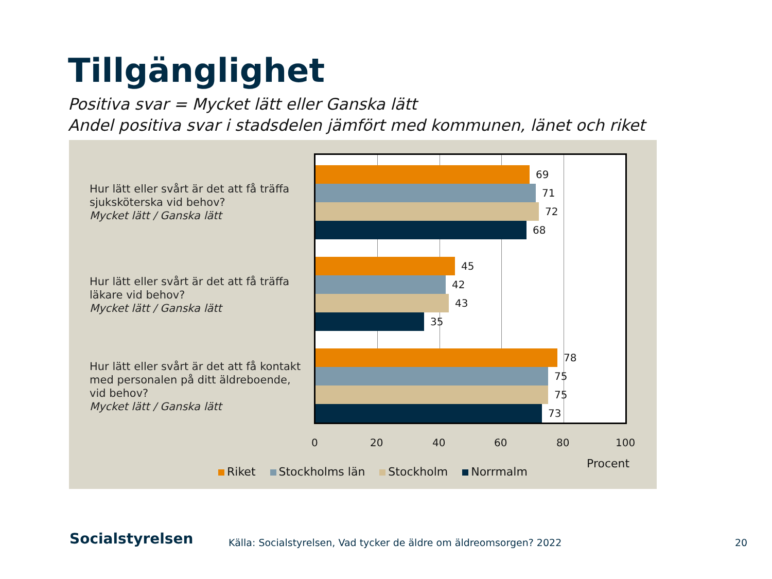Tillgänglighet
Positiva svar = Mycket lätt eller Ganska lätt
Andel positiva svar i stadsdelen jämfört med kommunen, länet och riket
Hur lätt eller svårt är det att få träffa
sjuksköterska vid behov?
Mycket lätt / Ganska lätt
Hur lätt eller svårt är det att få träffa
läkare vid behov?
Mycket lätt / Ganska lätt
Hur lätt eller svårt är det att få kontakt
med personalen på ditt äldreboende,
vid behov?
Mycket lätt / Ganska lätt
69
71
72
68
45
42
43
35
78
75
75
73
0 20 40 60 80 100
Procent
Riket Stockholms län Stockholm Norrmalm
Socialstyrelsen
Källa: Socialstyrelsen, Vad tycker de äldre om äldreomsorgen? 2022
20